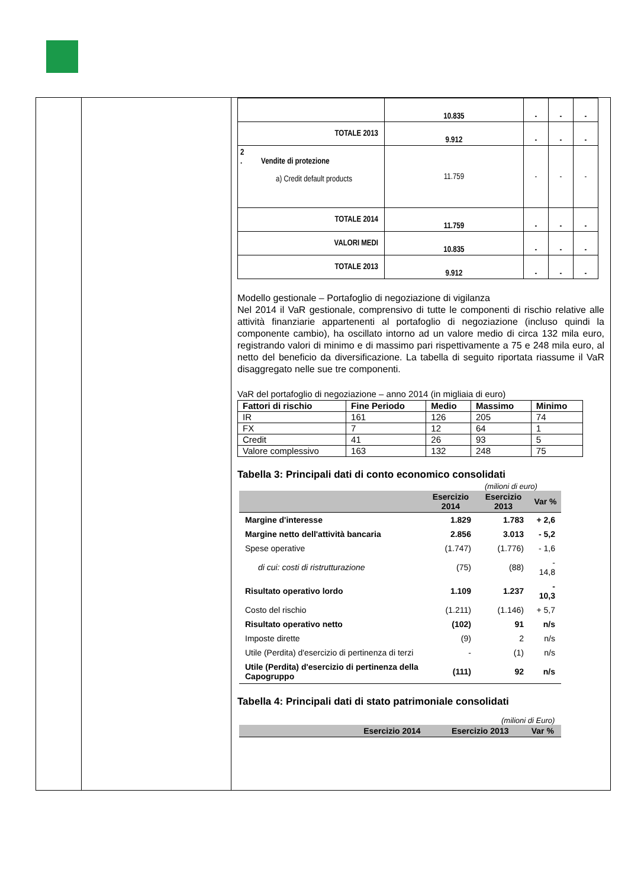| | 10.835 | - | - | - |
| TOTALE 2013 | 9.912 | - | - | - |
| 2 . Vendite di protezione a) Credit default products | 11.759 | - | - | - |
| TOTALE 2014 | 11.759 | - | - | - |
| VALORI MEDI | 10.835 | - | - | - |
| TOTALE 2013 | 9.912 | - | - | - |
Modello gestionale – Portafoglio di negoziazione di vigilanza
Nel 2014 il VaR gestionale, comprensivo di tutte le componenti di rischio relative alle attività finanziarie appartenenti al portafoglio di negoziazione (incluso quindi la componente cambio), ha oscillato intorno ad un valore medio di circa 132 mila euro, registrando valori di minimo e di massimo pari rispettivamente a 75 e 248 mila euro, al netto del beneficio da diversificazione. La tabella di seguito riportata riassume il VaR disaggregato nelle sue tre componenti.
VaR del portafoglio di negoziazione – anno 2014 (in migliaia di euro)
| Fattori di rischio | Fine Periodo | Medio | Massimo | Minimo |
| --- | --- | --- | --- | --- |
| IR | 161 | 126 | 205 | 74 |
| FX | 7 | 12 | 64 | 1 |
| Credit | 41 | 26 | 93 | 5 |
| Valore complessivo | 163 | 132 | 248 | 75 |
Tabella 3: Principali dati di conto economico consolidati
(milioni di euro)
| | Esercizio 2014 | Esercizio 2013 | Var % |
| --- | --- | --- | --- |
| Margine d'interesse | 1.829 | 1.783 | + 2,6 |
| Margine netto dell'attività bancaria | 2.856 | 3.013 | - 5,2 |
| Spese operative | (1.747) | (1.776) | - 1,6 |
| di cui: costi di ristrutturazione | (75) | (88) | - 14,8 |
| Risultato operativo lordo | 1.109 | 1.237 | - 10,3 |
| Costo del rischio | (1.211) | (1.146) | + 5,7 |
| Risultato operativo netto | (102) | 91 | n/s |
| Imposte dirette | (9) | 2 | n/s |
| Utile (Perdita) d'esercizio di pertinenza di terzi | - | (1) | n/s |
| Utile (Perdita) d'esercizio di pertinenza della Capogruppo | (111) | 92 | n/s |
Tabella 4: Principali dati di stato patrimoniale consolidati
(milioni di Euro)
| | Esercizio 2014 | Esercizio 2013 | Var % |
| --- | --- | --- | --- |